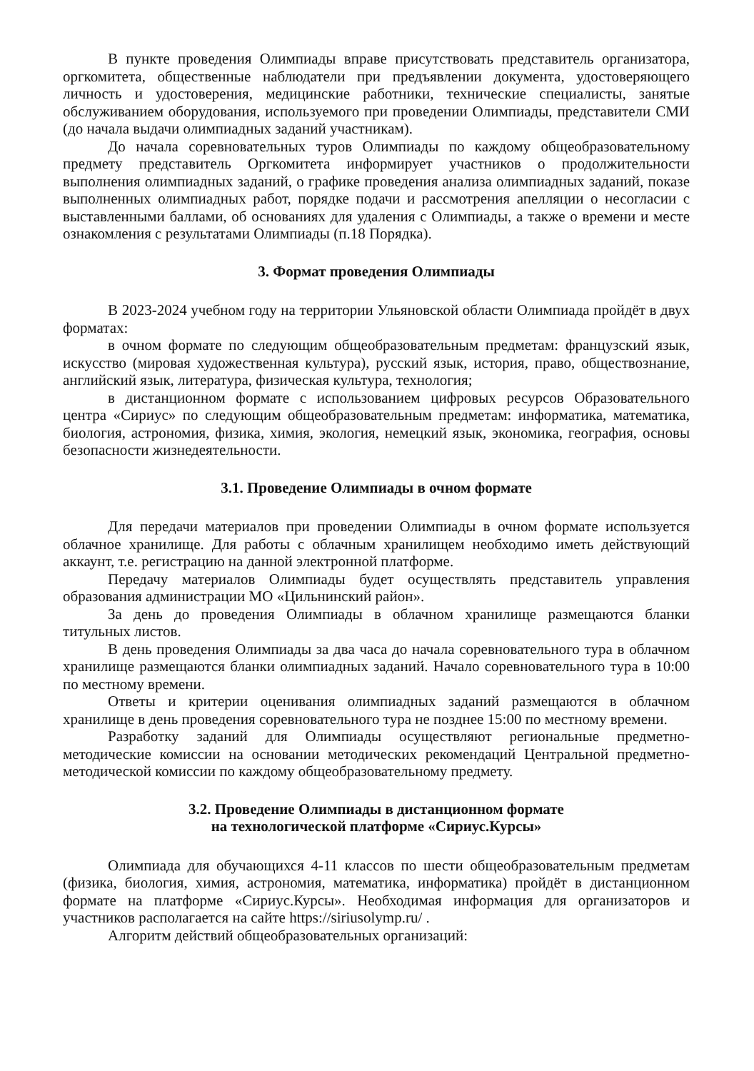В пункте проведения Олимпиады вправе присутствовать представитель организатора, оргкомитета, общественные наблюдатели при предъявлении документа, удостоверяющего личность и удостоверения, медицинские работники, технические специалисты, занятые обслуживанием оборудования, используемого при проведении Олимпиады, представители СМИ (до начала выдачи олимпиадных заданий участникам).
До начала соревновательных туров Олимпиады по каждому общеобразовательному предмету представитель Оргкомитета информирует участников о продолжительности выполнения олимпиадных заданий, о графике проведения анализа олимпиадных заданий, показе выполненных олимпиадных работ, порядке подачи и рассмотрения апелляции о несогласии с выставленными баллами, об основаниях для удаления с Олимпиады, а также о времени и месте ознакомления с результатами Олимпиады (п.18 Порядка).
3. Формат проведения Олимпиады
В 2023-2024 учебном году на территории Ульяновской области Олимпиада пройдёт в двух форматах:
в очном формате по следующим общеобразовательным предметам: французский язык, искусство (мировая художественная культура), русский язык, история, право, обществознание, английский язык, литература, физическая культура, технология;
в дистанционном формате с использованием цифровых ресурсов Образовательного центра «Сириус» по следующим общеобразовательным предметам: информатика, математика, биология, астрономия, физика, химия, экология, немецкий язык, экономика, география, основы безопасности жизнедеятельности.
3.1. Проведение Олимпиады в очном формате
Для передачи материалов при проведении Олимпиады в очном формате используется облачное хранилище. Для работы с облачным хранилищем необходимо иметь действующий аккаунт, т.е. регистрацию на данной электронной платформе.
Передачу материалов Олимпиады будет осуществлять представитель управления образования администрации МО «Цильнинский район».
За день до проведения Олимпиады в облачном хранилище размещаются бланки титульных листов.
В день проведения Олимпиады за два часа до начала соревновательного тура в облачном хранилище размещаются бланки олимпиадных заданий. Начало соревновательного тура в 10:00 по местному времени.
Ответы и критерии оценивания олимпиадных заданий размещаются в облачном хранилище в день проведения соревновательного тура не позднее 15:00 по местному времени.
Разработку заданий для Олимпиады осуществляют региональные предметно-методические комиссии на основании методических рекомендаций Центральной предметно-методической комиссии по каждому общеобразовательному предмету.
3.2. Проведение Олимпиады в дистанционном формате
на технологической платформе «Сириус.Курсы»
Олимпиада для обучающихся 4-11 классов по шести общеобразовательным предметам (физика, биология, химия, астрономия, математика, информатика) пройдёт в дистанционном формате на платформе «Сириус.Курсы». Необходимая информация для организаторов и участников располагается на сайте https://siriusolymp.ru/ .
Алгоритм действий общеобразовательных организаций: